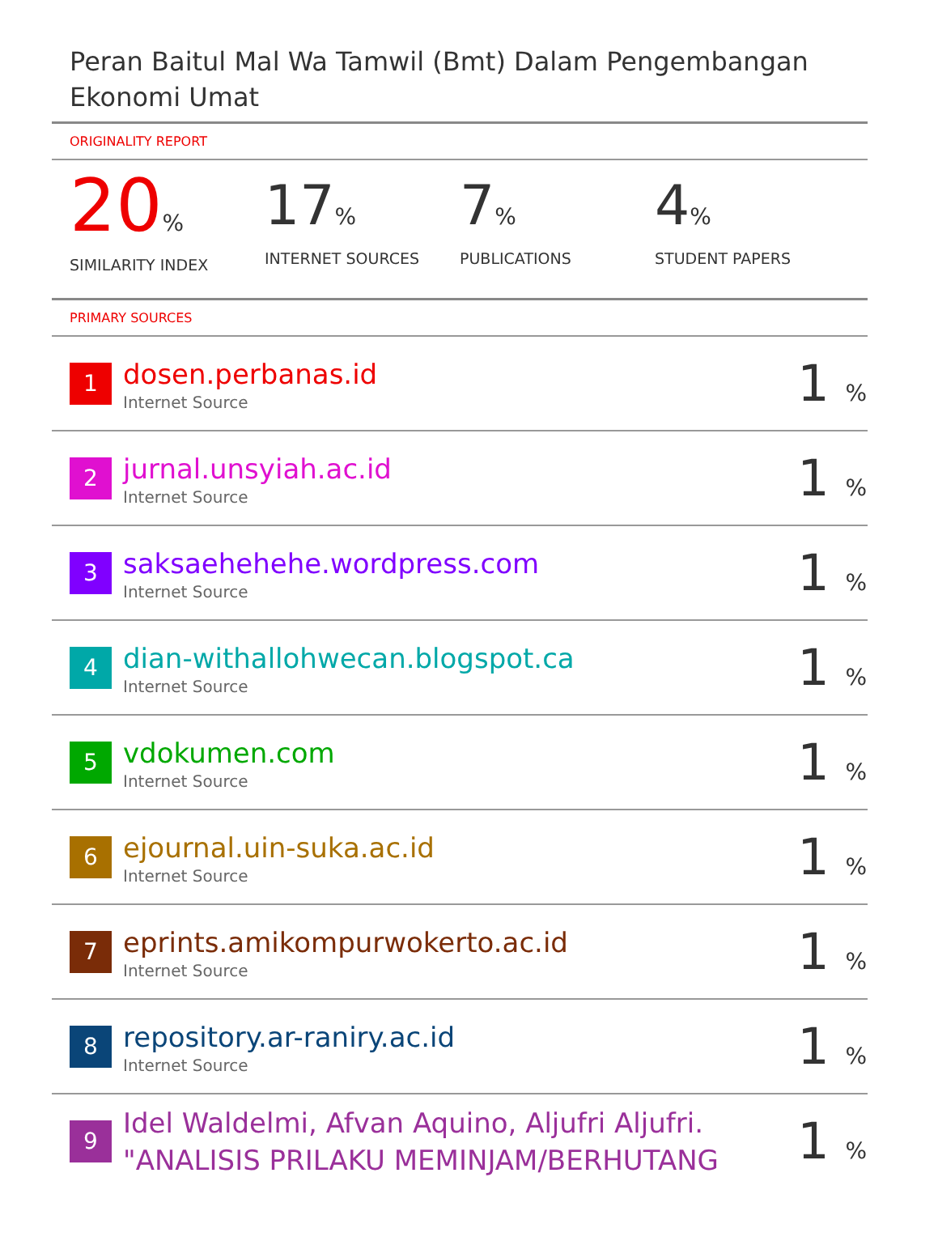Peran Baitul Mal Wa Tamwil (Bmt) Dalam Pengembangan Ekonomi Umat
ORIGINALITY REPORT
20%
SIMILARITY INDEX
17%
INTERNET SOURCES
7%
PUBLICATIONS
4%
STUDENT PAPERS
PRIMARY SOURCES
| 1 | dosen.perbanas.id Internet Source | 1 % |
| 2 | jurnal.unsyiah.ac.id Internet Source | 1 % |
| 3 | saksaehehehe.wordpress.com Internet Source | 1 % |
| 4 | dian-withallohwecan.blogspot.ca Internet Source | 1 % |
| 5 | vdokumen.com Internet Source | 1 % |
| 6 | ejournal.uin-suka.ac.id Internet Source | 1 % |
| 7 | eprints.amikompurwokerto.ac.id Internet Source | 1 % |
| 8 | repository.ar-raniry.ac.id Internet Source | 1 % |
| 9 | Idel Waldelmi, Afvan Aquino, Aljufri Aljufri. "ANALISIS PRILAKU MEMINJAM/BERHUTANG | 1 % |